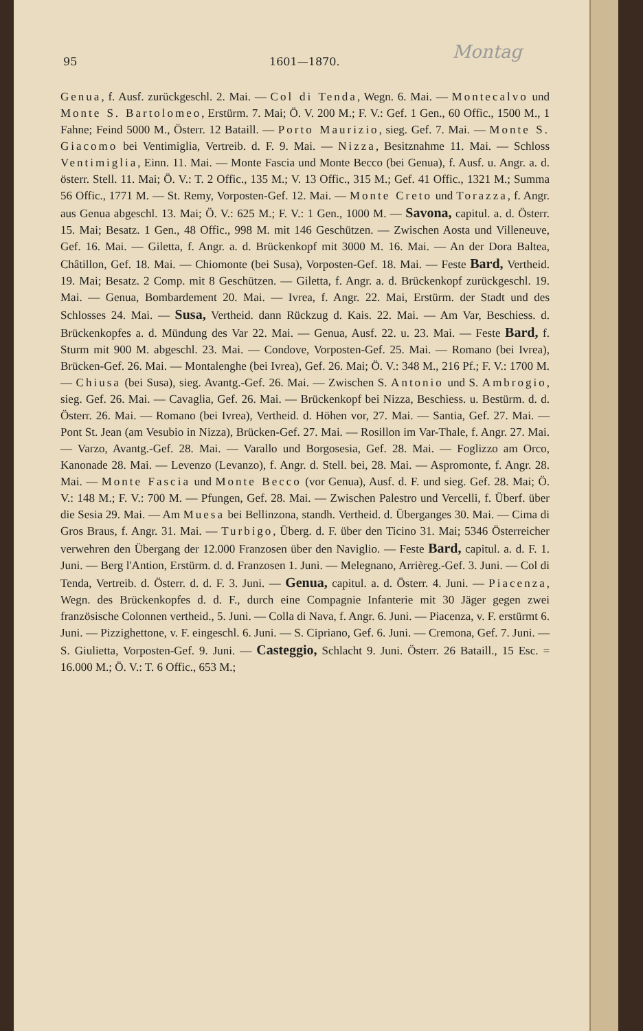Montag
95 1601—1870.
Genua, f. Ausf. zurückgeschl. 2. Mai. — Col di Tenda, Wegn. 6. Mai. — Montecalvo und Monte S. Bartolomeo, Erstürm. 7. Mai; Ö. V. 200 M.; F. V.: Gef. 1 Gen., 60 Offic., 1500 M., 1 Fahne; Feind 5000 M., Österr. 12 Bataill. — Porto Maurizio, sieg. Gef. 7. Mai. — Monte S. Giacomo bei Ventimiglia, Vertreib. d. F. 9. Mai. — Nizza, Besitznahme 11. Mai. — Schloss Ventimiglia, Einn. 11. Mai. — Monte Fascia und Monte Becco (bei Genua), f. Ausf. u. Angr. a. d. österr. Stell. 11. Mai; Ö. V.: T. 2 Offic., 135 M.; V. 13 Offic., 315 M.; Gef. 41 Offic., 1321 M.; Summa 56 Offic., 1771 M. — St. Remy, Vorposten-Gef. 12. Mai. — Monte Creto und Torazza, f. Angr. aus Genua abgeschl. 13. Mai; Ö. V.: 625 M.; F. V.: 1 Gen., 1000 M. — Savona, capitul. a. d. Österr. 15. Mai; Besatz. 1 Gen., 48 Offic., 998 M. mit 146 Geschützen. — Zwischen Aosta und Villeneuve, Gef. 16. Mai. — Giletta, f. Angr. a. d. Brückenkopf mit 3000 M. 16. Mai. — An der Dora Baltea, Châtillon, Gef. 18. Mai. — Chiomonte (bei Susa), Vorposten-Gef. 18. Mai. — Feste Bard, Vertheid. 19. Mai; Besatz. 2 Comp. mit 8 Geschützen. — Giletta, f. Angr. a. d. Brückenkopf zurückgeschl. 19. Mai. — Genua, Bombardement 20. Mai. — Ivrea, f. Angr. 22. Mai, Erstürm. der Stadt und des Schlosses 24. Mai. — Susa, Vertheid. dann Rückzug d. Kais. 22. Mai. — Am Var, Beschiess. d. Brückenkopfes a. d. Mündung des Var 22. Mai. — Genua, Ausf. 22. u. 23. Mai. — Feste Bard, f. Sturm mit 900 M. abgeschl. 23. Mai. — Condove, Vorposten-Gef. 25. Mai. — Romano (bei Ivrea), Brücken-Gef. 26. Mai. — Montalenghe (bei Ivrea), Gef. 26. Mai; Ö. V.: 348 M., 216 Pf.; F. V.: 1700 M. — Chiusa (bei Susa), sieg. Avantg.-Gef. 26. Mai. — Zwischen S. Antonio und S. Ambrogio, sieg. Gef. 26. Mai. — Cavaglia, Gef. 26. Mai. — Brückenkopf bei Nizza, Beschiess. u. Bestürm. d. d. Österr. 26. Mai. — Romano (bei Ivrea), Vertheid. d. Höhen vor, 27. Mai. — Santia, Gef. 27. Mai. — Pont St. Jean (am Vesubio in Nizza), Brücken-Gef. 27. Mai. — Rosillon im Var-Thale, f. Angr. 27. Mai. — Varzo, Avantg.-Gef. 28. Mai. — Varallo und Borgosesia, Gef. 28. Mai. — Foglizzo am Orco, Kanonade 28. Mai. — Levenzo (Levanzo), f. Angr. d. Stell. bei, 28. Mai. — Aspromonte, f. Angr. 28. Mai. — Monte Fascia und Monte Becco (vor Genua), Ausf. d. F. und sieg. Gef. 28. Mai; Ö. V.: 148 M.; F. V.: 700 M. — Pfungen, Gef. 28. Mai. — Zwischen Palestro und Vercelli, f. Überf. über die Sesia 29. Mai. — Am Muesa bei Bellinzona, standh. Vertheid. d. Überganges 30. Mai. — Cima di Gros Braus, f. Angr. 31. Mai. — Turbigo, Überg. d. F. über den Ticino 31. Mai; 5346 Österreicher verwehren den Übergang der 12.000 Franzosen über den Naviglio. — Feste Bard, capitul. a. d. F. 1. Juni. — Berg l'Antion, Erstürm. d. d. Franzosen 1. Juni. — Melegnano, Arrièreg.-Gef. 3. Juni. — Col di Tenda, Vertreib. d. Österr. d. d. F. 3. Juni. — Genua, capitul. a. d. Österr. 4. Juni. — Piacenza, Wegn. des Brückenkopfes d. d. F., durch eine Compagnie Infanterie mit 30 Jäger gegen zwei französische Colonnen vertheid., 5. Juni. — Colla di Nava, f. Angr. 6. Juni. — Piacenza, v. F. erstürmt 6. Juni. — Pizzighettone, v. F. eingeschl. 6. Juni. — S. Cipriano, Gef. 6. Juni. — Cremona, Gef. 7. Juni. — S. Giulietta, Vorposten-Gef. 9. Juni. — Casteggio, Schlacht 9. Juni. Österr. 26 Bataill., 15 Esc. = 16.000 M.; Ö. V.: T. 6 Offic., 653 M.;